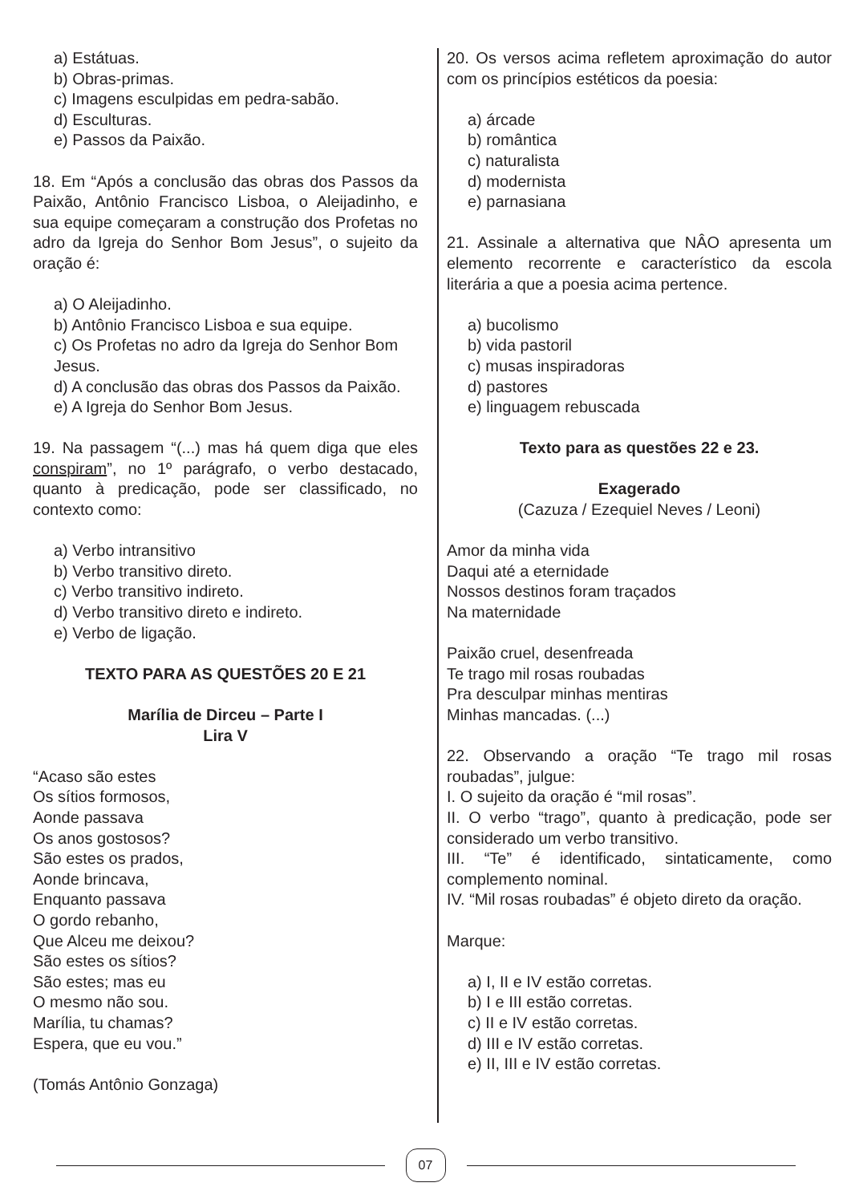a) Estátuas.
b) Obras-primas.
c) Imagens esculpidas em pedra-sabão.
d) Esculturas.
e) Passos da Paixão.
18. Em “Após a conclusão das obras dos Passos da Paixão, Antônio Francisco Lisboa, o Aleijadinho, e sua equipe começaram a construção dos Profetas no adro da Igreja do Senhor Bom Jesus”, o sujeito da oração é:
a) O Aleijadinho.
b) Antônio Francisco Lisboa e sua equipe.
c) Os Profetas no adro da Igreja do Senhor Bom Jesus.
d) A conclusão das obras dos Passos da Paixão.
e) A Igreja do Senhor Bom Jesus.
19. Na passagem “(...) mas há quem diga que eles conspiram”, no 1º parágrafo, o verbo destacado, quanto à predicação, pode ser classificado, no contexto como:
a) Verbo intransitivo
b) Verbo transitivo direto.
c) Verbo transitivo indireto.
d) Verbo transitivo direto e indireto.
e) Verbo de ligação.
TEXTO PARA AS QUESTÕES 20 E 21
Marília de Dirceu – Parte I
Lira V
“Acaso são estes
Os sítios formosos,
Aonde passava
Os anos gostosos?
São estes os prados,
Aonde brincava,
Enquanto passava
O gordo rebanho,
Que Alceu me deixou?
São estes os sítios?
São estes; mas eu
O mesmo não sou.
Marília, tu chamas?
Espera, que eu vou.”
(Tomás Antônio Gonzaga)
20. Os versos acima refletem aproximação do autor com os princípios estéticos da poesia:
a) árcade
b) romântica
c) naturalista
d) modernista
e) parnasiana
21. Assinale a alternativa que NÂO apresenta um elemento recorrente e característico da escola literária a que a poesia acima pertence.
a) bucolismo
b) vida pastoril
c) musas inspiradoras
d) pastores
e) linguagem rebuscada
Texto para as questões 22 e 23.
Exagerado
(Cazuza / Ezequiel Neves / Leoni)
Amor da minha vida
Daqui até a eternidade
Nossos destinos foram traçados
Na maternidade
Paixão cruel, desenfreada
Te trago mil rosas roubadas
Pra desculpar minhas mentiras
Minhas mancadas. (...)
22. Observando a oração “Te trago mil rosas roubadas”, julgue:
I. O sujeito da oração é “mil rosas”.
II. O verbo “trago”, quanto à predicação, pode ser considerado um verbo transitivo.
III. “Te” é identificado, sintaticamente, como complemento nominal.
IV. “Mil rosas roubadas” é objeto direto da oração.
Marque:
a) I, II e IV estão corretas.
b) I e III estão corretas.
c) II e IV estão corretas.
d) III e IV estão corretas.
e) II, III e IV estão corretas.
07